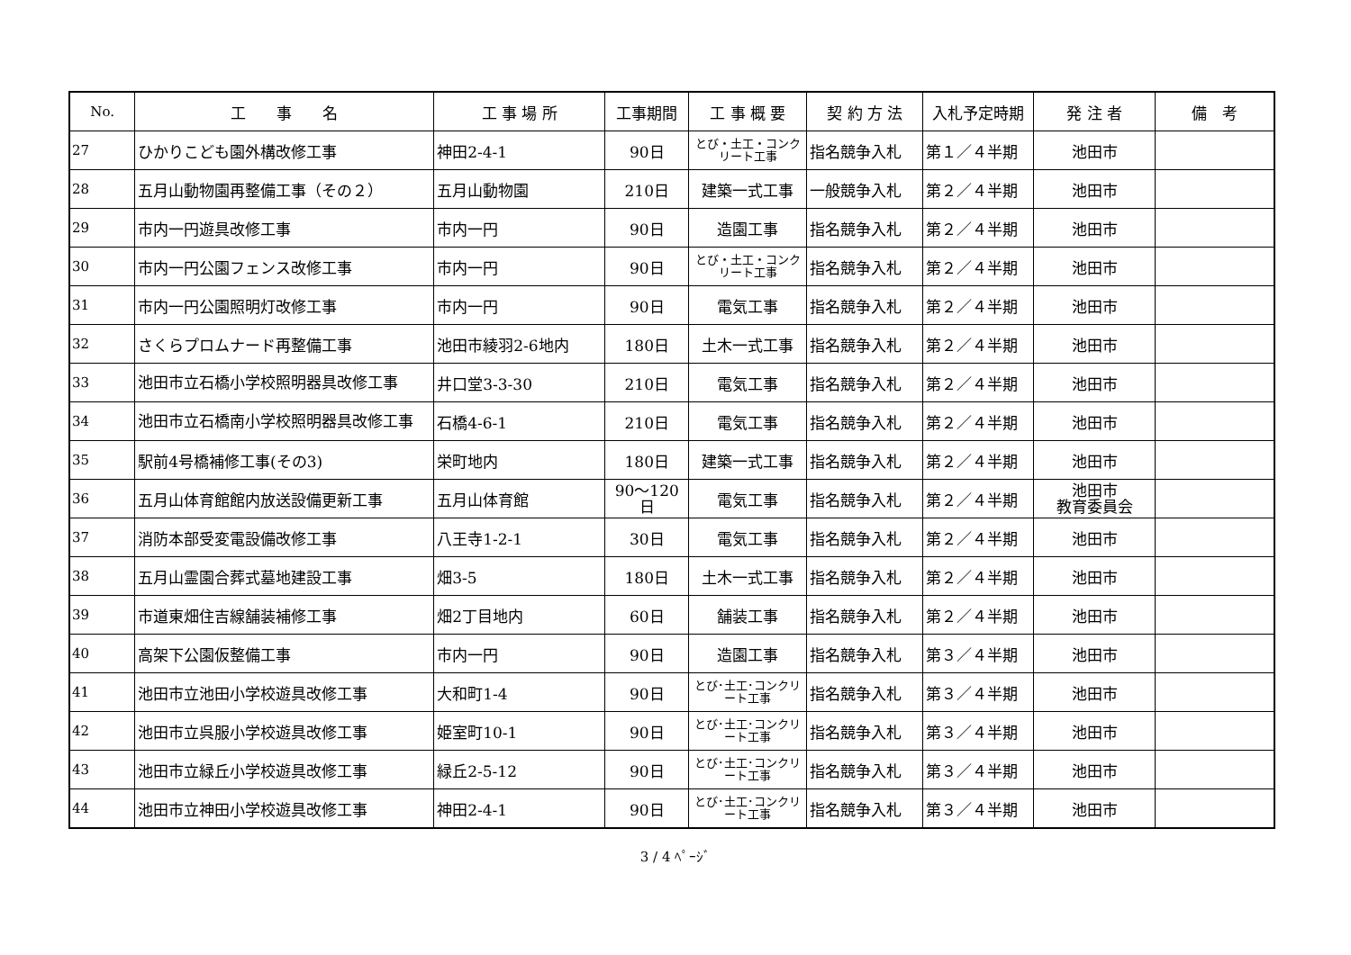| No. | 工 事 名 | 工 事 場 所 | 工事期間 | 工 事 概 要 | 契 約 方 法 | 入札予定時期 | 発 注 者 | 備 考 |
| --- | --- | --- | --- | --- | --- | --- | --- | --- |
| 27 | ひかりこども園外構改修工事 | 神田2-4-1 | 90日 | とび・土工・コンクリート工事 | 指名競争入札 | 第１／４半期 | 池田市 | |
| 28 | 五月山動物園再整備工事（その２） | 五月山動物園 | 210日 | 建築一式工事 | 一般競争入札 | 第２／４半期 | 池田市 | |
| 29 | 市内一円遊具改修工事 | 市内一円 | 90日 | 造園工事 | 指名競争入札 | 第２／４半期 | 池田市 | |
| 30 | 市内一円公園フェンス改修工事 | 市内一円 | 90日 | とび・土工・コンクリート工事 | 指名競争入札 | 第２／４半期 | 池田市 | |
| 31 | 市内一円公園照明灯改修工事 | 市内一円 | 90日 | 電気工事 | 指名競争入札 | 第２／４半期 | 池田市 | |
| 32 | さくらプロムナード再整備工事 | 池田市綾羽2-6地内 | 180日 | 土木一式工事 | 指名競争入札 | 第２／４半期 | 池田市 | |
| 33 | 池田市立石橋小学校照明器具改修工事 | 井口堂3-3-30 | 210日 | 電気工事 | 指名競争入札 | 第２／４半期 | 池田市 | |
| 34 | 池田市立石橋南小学校照明器具改修工事 | 石橋4-6-1 | 210日 | 電気工事 | 指名競争入札 | 第２／４半期 | 池田市 | |
| 35 | 駅前4号橋補修工事(その3) | 栄町地内 | 180日 | 建築一式工事 | 指名競争入札 | 第２／４半期 | 池田市 | |
| 36 | 五月山体育館館内放送設備更新工事 | 五月山体育館 | 90～120 日 | 電気工事 | 指名競争入札 | 第２／４半期 | 池田市 教育委員会 | |
| 37 | 消防本部受変電設備改修工事 | 八王寺1-2-1 | 30日 | 電気工事 | 指名競争入札 | 第２／４半期 | 池田市 | |
| 38 | 五月山霊園合葬式墓地建設工事 | 畑3-5 | 180日 | 土木一式工事 | 指名競争入札 | 第２／４半期 | 池田市 | |
| 39 | 市道東畑住吉線舗装補修工事 | 畑2丁目地内 | 60日 | 舗装工事 | 指名競争入札 | 第２／４半期 | 池田市 | |
| 40 | 高架下公園仮整備工事 | 市内一円 | 90日 | 造園工事 | 指名競争入札 | 第３／４半期 | 池田市 | |
| 41 | 池田市立池田小学校遊具改修工事 | 大和町1-4 | 90日 | とび･土工･コンクリート工事 | 指名競争入札 | 第３／４半期 | 池田市 | |
| 42 | 池田市立呉服小学校遊具改修工事 | 姫室町10-1 | 90日 | とび･土工･コンクリート工事 | 指名競争入札 | 第３／４半期 | 池田市 | |
| 43 | 池田市立緑丘小学校遊具改修工事 | 緑丘2-5-12 | 90日 | とび･土工･コンクリート工事 | 指名競争入札 | 第３／４半期 | 池田市 | |
| 44 | 池田市立神田小学校遊具改修工事 | 神田2-4-1 | 90日 | とび･土工･コンクリート工事 | 指名競争入札 | 第３／４半期 | 池田市 | |
3 / 4 ﾍﾟｰｼﾞ